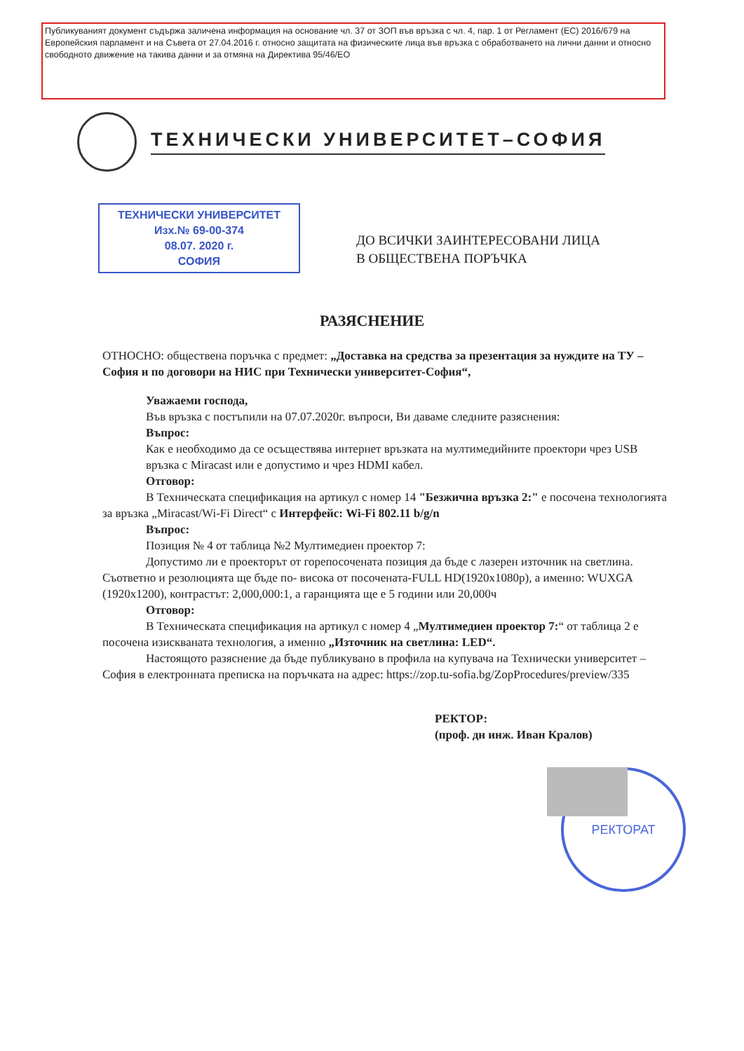Публикуваният документ съдържа заличена информация на основание чл. 37 от ЗОП във връзка с чл. 4, пар. 1 от Регламент (ЕС) 2016/679 на Европейския парламент и на Съвета от 27.04.2016 г. относно защитата на физическите лица във връзка с обработването на лични данни и относно свободното движение на такива данни и за отмяна на Директива 95/46/ЕО
РЕКТОРАТ
ТЕХНИЧЕСКИ УНИВЕРСИТЕТ–СОФИЯ
ТЕХНИЧЕСКИ УНИВЕРСИТЕТ
Изх.№ 69-00-374
08.07. 2020 г.
СОФИЯ
ДО ВСИЧКИ ЗАИНТЕРЕСОВАНИ ЛИЦА
В ОБЩЕСТВЕНА ПОРЪЧКА
РАЗЯСНЕНИЕ
ОТНОСНО: обществена поръчка с предмет: „Доставка на средства за презентация за нуждите на ТУ – София и по договори на НИС при Технически университет-София“,
Уважаеми господа,
Във връзка с постъпили на 07.07.2020г. въпроси, Ви даваме следните разяснения:
Въпрос:
Как е необходимо да се осъществява интернет връзката на мултимедийните проектори чрез USB връзка с Miracast или е допустимо и чрез HDMI кабел.
Отговор:
В Техническата спецификация на артикул с номер 14 "Безжична връзка 2:" е посочена технологията за връзка „Miracast/Wi-Fi Direct“ с Интерфейс: Wi-Fi 802.11 b/g/n
Въпрос:
Позиция № 4 от таблица №2 Мултимедиен проектор 7:
Допустимо ли е проекторът от горепосочената позиция да бъде с лазерен източник на светлина. Съответно и резолюцията ще бъде по- висока от посочената-FULL HD(1920x1080p), а именно: WUXGA (1920x1200), контрастът: 2,000,000:1, а гаранцията ще е 5 години или 20,000ч
Отговор:
В Техническата спецификация на артикул с номер 4 „Мултимедиен проектор 7:“ от таблица 2 е посочена изискваната технология, а именно „Източник на светлина: LED“.
Настоящото разяснение да бъде публикувано в профила на купувача на Технически университет – София в електронната преписка на поръчката на адрес: https://zop.tu-sofia.bg/ZopProcedures/preview/335
РЕКТОР:
(проф. дн инж. Иван Кралов)